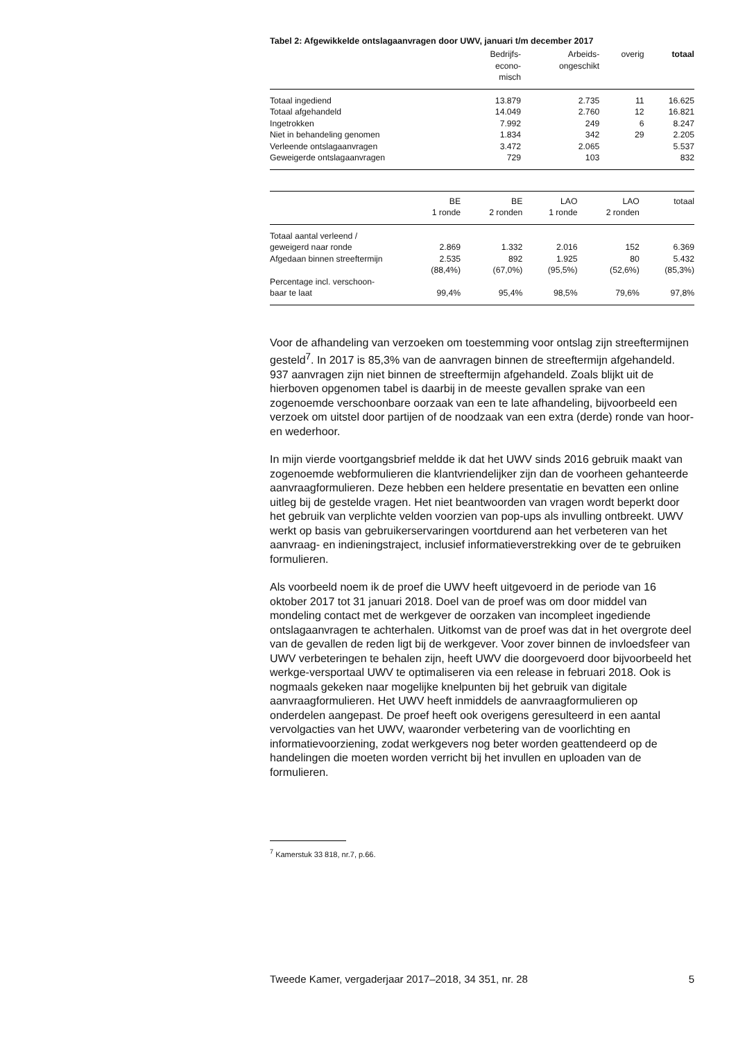Tabel 2: Afgewikkelde ontslagaanvragen door UWV, januari t/m december 2017
| | Bedrijfs- econo- misch | Arbeids- ongeschikt | overig | totaal |
| --- | --- | --- | --- | --- |
| Totaal ingediend | 13.879 | 2.735 | 11 | 16.625 |
| Totaal afgehandeld | 14.049 | 2.760 | 12 | 16.821 |
| Ingetrokken | 7.992 | 249 | 6 | 8.247 |
| Niet in behandeling genomen | 1.834 | 342 | 29 | 2.205 |
| Verleende ontslagaanvragen | 3.472 | 2.065 | | 5.537 |
| Geweigerde ontslagaanvragen | 729 | 103 | | 832 |
| | BE 1 ronde | BE 2 ronden | LAO 1 ronde | LAO 2 ronden | totaal |
| --- | --- | --- | --- | --- | --- |
| Totaal aantal verleend / geweigerd naar ronde | 2.869 | 1.332 | 2.016 | 152 | 6.369 |
| Afgedaan binnen streeftermijn | 2.535 (88,4%) | 892 (67,0%) | 1.925 (95,5%) | 80 (52,6%) | 5.432 (85,3%) |
| Percentage incl. verschoon- baar te laat | 99,4% | 95,4% | 98,5% | 79,6% | 97,8% |
Voor de afhandeling van verzoeken om toestemming voor ontslag zijn streeftermijnen gesteld<sup>7</sup>. In 2017 is 85,3% van de aanvragen binnen de streeftermijn afgehandeld. 937 aanvragen zijn niet binnen de streeftermijn afgehandeld. Zoals blijkt uit de hierboven opgenomen tabel is daarbij in de meeste gevallen sprake van een zogenoemde verschoonbare oorzaak van een te late afhandeling, bijvoorbeeld een verzoek om uitstel door partijen of de noodzaak van een extra (derde) ronde van hoor- en wederhoor.
In mijn vierde voortgangsbrief meldde ik dat het UWV sinds 2016 gebruik maakt van zogenoemde webformulieren die klantvriendelijker zijn dan de voorheen gehanteerde aanvraagformulieren. Deze hebben een heldere presentatie en bevatten een online uitleg bij de gestelde vragen. Het niet beantwoorden van vragen wordt beperkt door het gebruik van verplichte velden voorzien van pop-ups als invulling ontbreekt. UWV werkt op basis van gebruikerservaringen voortdurend aan het verbeteren van het aanvraag- en indieningstraject, inclusief informatieverstrekking over de te gebruiken formulieren.
Als voorbeeld noem ik de proef die UWV heeft uitgevoerd in de periode van 16 oktober 2017 tot 31 januari 2018. Doel van de proef was om door middel van mondeling contact met de werkgever de oorzaken van incompleet ingediende ontslagaanvragen te achterhalen. Uitkomst van de proef was dat in het overgrote deel van de gevallen de reden ligt bij de werkgever. Voor zover binnen de invloedsfeer van UWV verbeteringen te behalen zijn, heeft UWV die doorgevoerd door bijvoorbeeld het werkge-versportaal UWV te optimaliseren via een release in februari 2018. Ook is nogmaals gekeken naar mogelijke knelpunten bij het gebruik van digitale aanvraagformulieren. Het UWV heeft inmiddels de aanvraagformulieren op onderdelen aangepast. De proef heeft ook overigens geresulteerd in een aantal vervolgacties van het UWV, waaronder verbetering van de voorlichting en informatievoorziening, zodat werkgevers nog beter worden geattendeerd op de handelingen die moeten worden verricht bij het invullen en uploaden van de formulieren.
<sup>7</sup> Kamerstuk 33 818, nr.7, p.66.
Tweede Kamer, vergaderjaar 2017–2018, 34 351, nr. 28 5